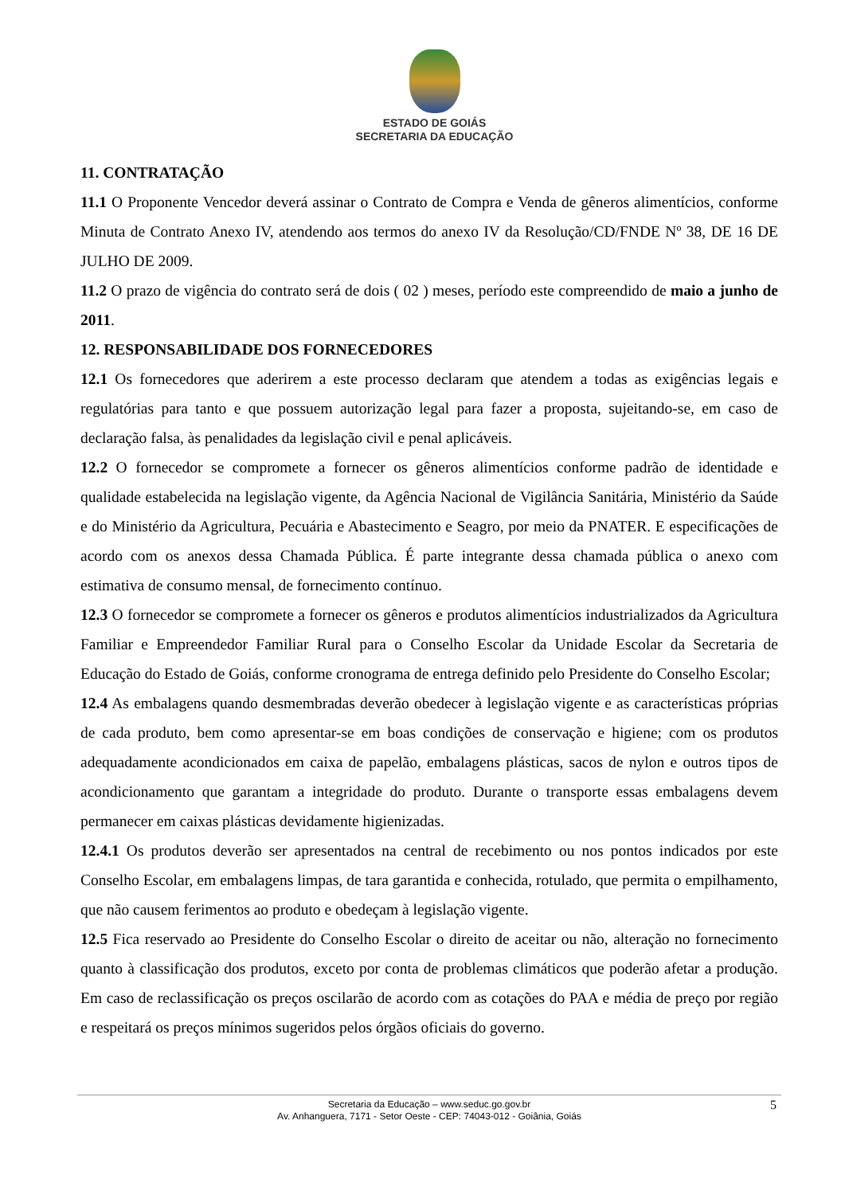ESTADO DE GOIÁS
SECRETARIA DA EDUCAÇÃO
11. CONTRATAÇÃO
11.1 O Proponente Vencedor deverá assinar o Contrato de Compra e Venda de gêneros alimentícios, conforme Minuta de Contrato Anexo IV, atendendo aos termos do anexo IV da Resolução/CD/FNDE Nº 38, DE 16 DE JULHO DE 2009.
11.2 O prazo de vigência do contrato será de dois ( 02 ) meses, período este compreendido de maio a junho de 2011.
12. RESPONSABILIDADE DOS FORNECEDORES
12.1 Os fornecedores que aderirem a este processo declaram que atendem a todas as exigências legais e regulatórias para tanto e que possuem autorização legal para fazer a proposta, sujeitando-se, em caso de declaração falsa, às penalidades da legislação civil e penal aplicáveis.
12.2 O fornecedor se compromete a fornecer os gêneros alimentícios conforme padrão de identidade e qualidade estabelecida na legislação vigente, da Agência Nacional de Vigilância Sanitária, Ministério da Saúde e do Ministério da Agricultura, Pecuária e Abastecimento e Seagro, por meio da PNATER. E especificações de acordo com os anexos dessa Chamada Pública. É parte integrante dessa chamada pública o anexo com estimativa de consumo mensal, de fornecimento contínuo.
12.3 O fornecedor se compromete a fornecer os gêneros e produtos alimentícios industrializados da Agricultura Familiar e Empreendedor Familiar Rural para o Conselho Escolar da Unidade Escolar da Secretaria de Educação do Estado de Goiás, conforme cronograma de entrega definido pelo Presidente do Conselho Escolar;
12.4 As embalagens quando desmembradas deverão obedecer à legislação vigente e as características próprias de cada produto, bem como apresentar-se em boas condições de conservação e higiene; com os produtos adequadamente acondicionados em caixa de papelão, embalagens plásticas, sacos de nylon e outros tipos de acondicionamento que garantam a integridade do produto. Durante o transporte essas embalagens devem permanecer em caixas plásticas devidamente higienizadas.
12.4.1 Os produtos deverão ser apresentados na central de recebimento ou nos pontos indicados por este Conselho Escolar, em embalagens limpas, de tara garantida e conhecida, rotulado, que permita o empilhamento, que não causem ferimentos ao produto e obedeçam à legislação vigente.
12.5 Fica reservado ao Presidente do Conselho Escolar o direito de aceitar ou não, alteração no fornecimento quanto à classificação dos produtos, exceto por conta de problemas climáticos que poderão afetar a produção. Em caso de reclassificação os preços oscilarão de acordo com as cotações do PAA e média de preço por região e respeitará os preços mínimos sugeridos pelos órgãos oficiais do governo.
Secretaria da Educação – www.seduc.go.gov.br 5
Av. Anhanguera, 7171 - Setor Oeste - CEP: 74043-012 - Goiânia, Goiás